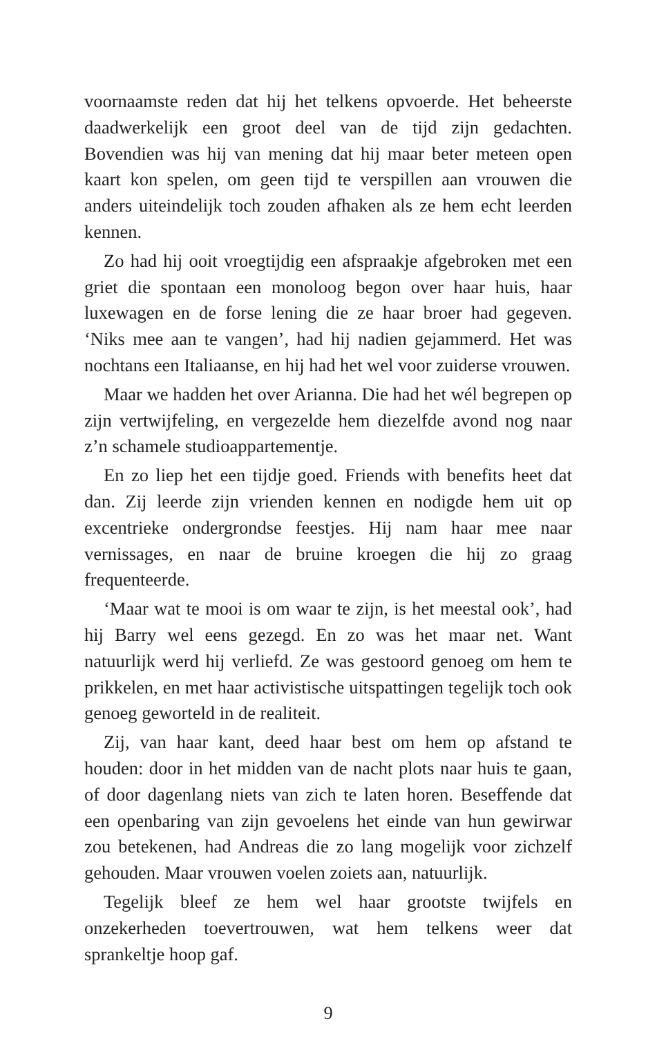voornaamste reden dat hij het telkens opvoerde. Het beheerste daadwerkelijk een groot deel van de tijd zijn gedachten. Bovendien was hij van mening dat hij maar beter meteen open kaart kon spelen, om geen tijd te verspillen aan vrouwen die anders uiteindelijk toch zouden afhaken als ze hem echt leerden kennen.
Zo had hij ooit vroegtijdig een afspraakje afgebroken met een griet die spontaan een monoloog begon over haar huis, haar luxewagen en de forse lening die ze haar broer had gegeven. ‘Niks mee aan te vangen’, had hij nadien gejammerd. Het was nochtans een Italiaanse, en hij had het wel voor zuiderse vrouwen.
Maar we hadden het over Arianna. Die had het wél begrepen op zijn vertwijfeling, en vergezelde hem diezelfde avond nog naar z’n schamele studioappartementje.
En zo liep het een tijdje goed. Friends with benefits heet dat dan. Zij leerde zijn vrienden kennen en nodigde hem uit op excentrieke ondergrondse feestjes. Hij nam haar mee naar vernissages, en naar de bruine kroegen die hij zo graag frequenteerde.
‘Maar wat te mooi is om waar te zijn, is het meestal ook’, had hij Barry wel eens gezegd. En zo was het maar net. Want natuurlijk werd hij verliefd. Ze was gestoord genoeg om hem te prikkelen, en met haar activistische uitspattingen tegelijk toch ook genoeg geworteld in de realiteit.
Zij, van haar kant, deed haar best om hem op afstand te houden: door in het midden van de nacht plots naar huis te gaan, of door dagenlang niets van zich te laten horen. Beseffende dat een openbaring van zijn gevoelens het einde van hun gewirwar zou betekenen, had Andreas die zo lang mogelijk voor zichzelf gehouden. Maar vrouwen voelen zoiets aan, natuurlijk.
Tegelijk bleef ze hem wel haar grootste twijfels en onzekerheden toevertrouwen, wat hem telkens weer dat sprankeltje hoop gaf.
9